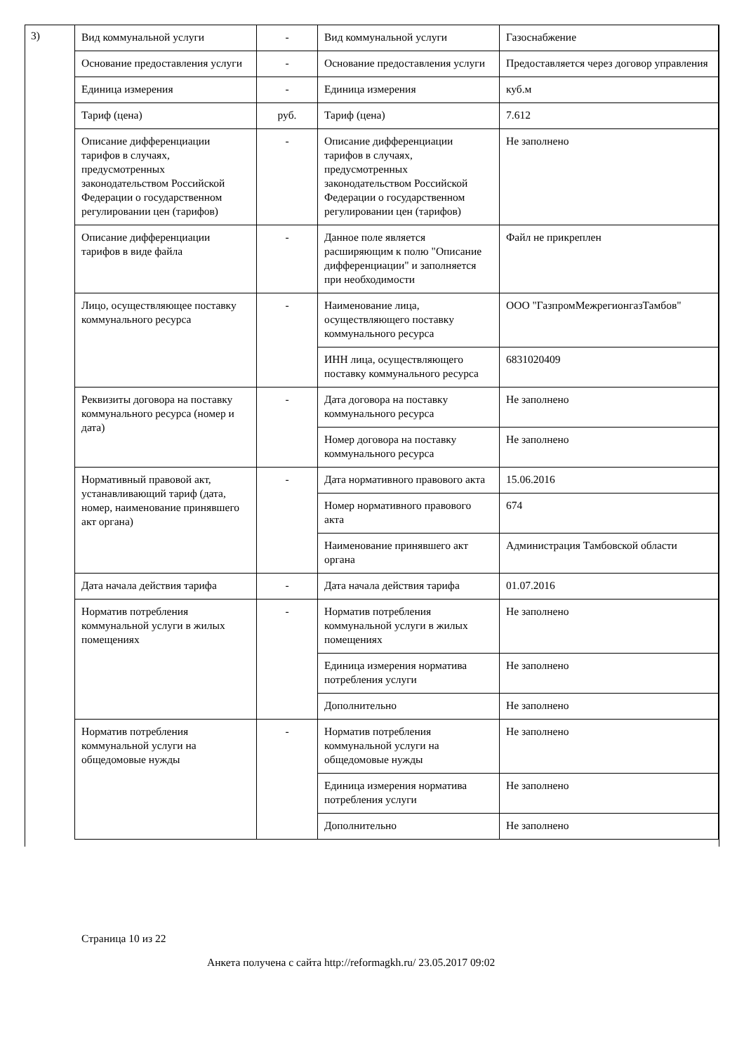3)
| Вид коммунальной услуги | - | Вид коммунальной услуги | Газоснабжение |
| Основание предоставления услуги | - | Основание предоставления услуги | Предоставляется через договор управления |
| Единица измерения | - | Единица измерения | куб.м |
| Тариф (цена) | руб. | Тариф (цена) | 7.612 |
| Описание дифференциации тарифов в случаях, предусмотренных законодательством Российской Федерации о государственном регулировании цен (тарифов) | - | Описание дифференциации тарифов в случаях, предусмотренных законодательством Российской Федерации о государственном регулировании цен (тарифов) | Не заполнено |
| Описание дифференциации тарифов в виде файла | - | Данное поле является расширяющим к полю "Описание дифференциации" и заполняется при необходимости | Файл не прикреплен |
| Лицо, осуществляющее поставку коммунального ресурса | - | Наименование лица, осуществляющего поставку коммунального ресурса | ООО "ГазпромМежрегионгазТамбов" |
| | | ИНН лица, осуществляющего поставку коммунального ресурса | 6831020409 |
| Реквизиты договора на поставку коммунального ресурса (номер и дата) | - | Дата договора на поставку коммунального ресурса | Не заполнено |
| | | Номер договора на поставку коммунального ресурса | Не заполнено |
| Нормативный правовой акт, устанавливающий тариф (дата, номер, наименование принявшего акт органа) | - | Дата нормативного правового акта | 15.06.2016 |
| | | Номер нормативного правового акта | 674 |
| | | Наименование принявшего акт органа | Администрация Тамбовской области |
| Дата начала действия тарифа | - | Дата начала действия тарифа | 01.07.2016 |
| Норматив потребления коммунальной услуги в жилых помещениях | - | Норматив потребления коммунальной услуги в жилых помещениях | Не заполнено |
| | | Единица измерения норматива потребления услуги | Не заполнено |
| | | Дополнительно | Не заполнено |
| Норматив потребления коммунальной услуги на общедомовые нужды | - | Норматив потребления коммунальной услуги на общедомовые нужды | Не заполнено |
| | | Единица измерения норматива потребления услуги | Не заполнено |
| | | Дополнительно | Не заполнено |
Страница 10 из 22
Анкета получена с сайта http://reformagkh.ru/ 23.05.2017 09:02